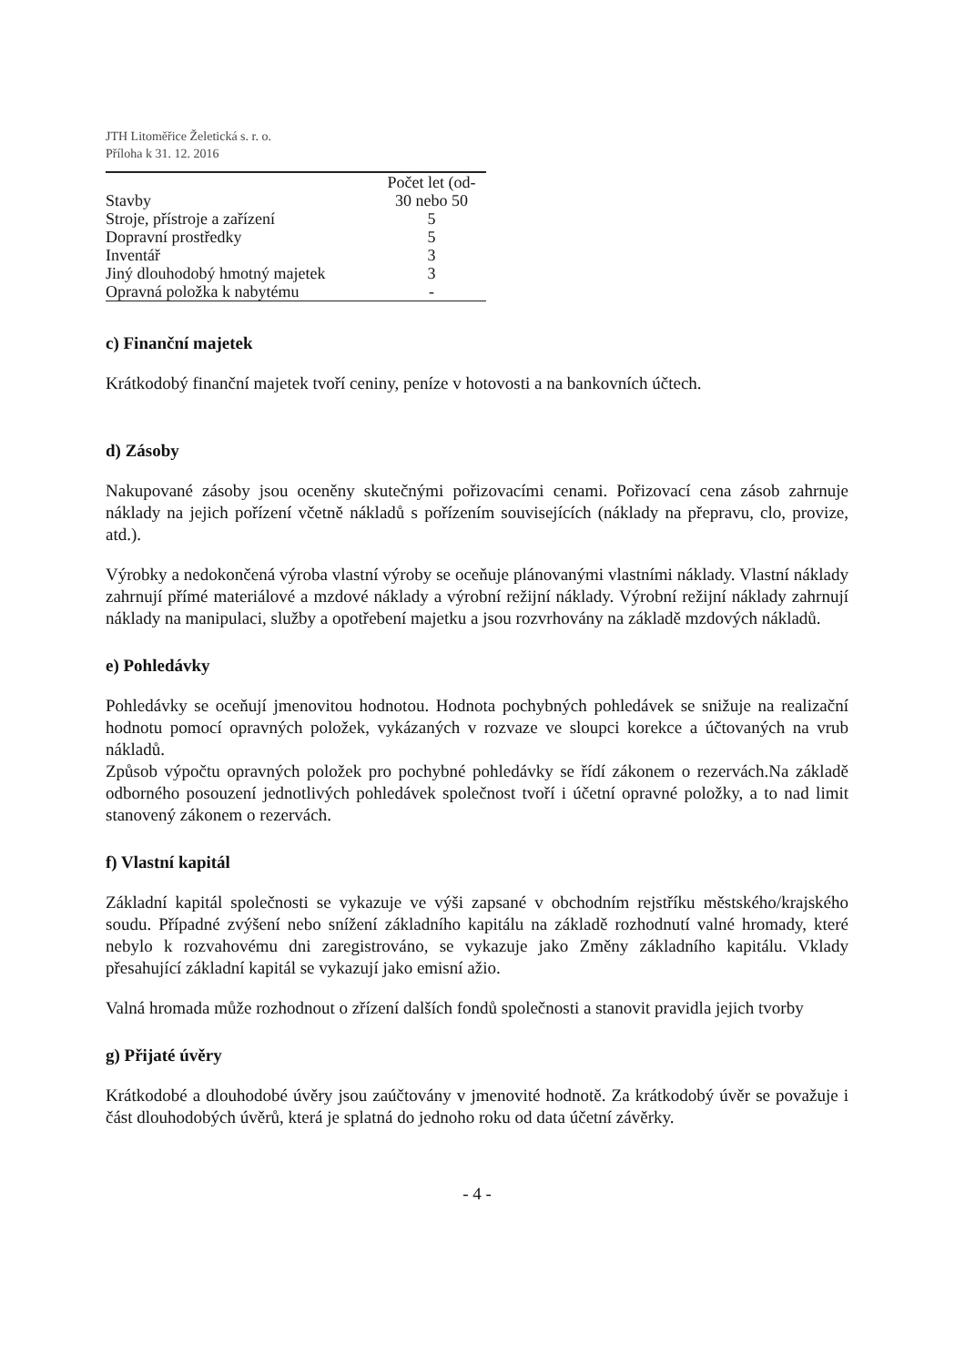JTH Litoměřice Želetická s. r. o.
Příloha k 31. 12. 2016
| | Počet let (od- |
| --- | --- |
| Stavby | 30 nebo 50 |
| Stroje, přístroje a zařízení | 5 |
| Dopravní prostředky | 5 |
| Inventář | 3 |
| Jiný dlouhodobý hmotný majetek | 3 |
| Opravná položka k nabytému | - |
c) Finanční majetek
Krátkodobý finanční majetek tvoří ceniny, peníze v hotovosti a na bankovních účtech.
d) Zásoby
Nakupované zásoby jsou oceněny skutečnými pořizovacími cenami. Pořizovací cena zásob zahrnuje náklady na jejich pořízení včetně nákladů s pořízením souvisejících (náklady na přepravu, clo, provize, atd.).
Výrobky a nedokončená výroba vlastní výroby se oceňuje plánovanými vlastními náklady. Vlastní náklady zahrnují přímé materiálové a mzdové náklady a výrobní režijní náklady. Výrobní režijní náklady zahrnují náklady na manipulaci, služby a opotřebení majetku a jsou rozvrhovány na základě mzdových nákladů.
e) Pohledávky
Pohledávky se oceňují jmenovitou hodnotou. Hodnota pochybných pohledávek se snižuje na realizační hodnotu pomocí opravných položek, vykázaných v rozvaze ve sloupci korekce a účtovaných na vrub nákladů.
Způsob výpočtu opravných položek pro pochybné pohledávky se řídí zákonem o rezervách.Na základě odborného posouzení jednotlivých pohledávek společnost tvoří i účetní opravné položky, a to nad limit stanovený zákonem o rezervách.
f) Vlastní kapitál
Základní kapitál společnosti se vykazuje ve výši zapsané v obchodním rejstříku městského/krajského soudu. Případné zvýšení nebo snížení základního kapitálu na základě rozhodnutí valné hromady, které nebylo k rozvahovému dni zaregistrováno, se vykazuje jako Změny základního kapitálu. Vklady přesahující základní kapitál se vykazují jako emisní ažio.
Valná hromada může rozhodnout o zřízení dalších fondů společnosti a stanovit pravidla jejich tvorby
g) Přijaté úvěry
Krátkodobé a dlouhodobé úvěry jsou zaúčtovány v jmenovité hodnotě. Za krátkodobý úvěr se považuje i část dlouhodobých úvěrů, která je splatná do jednoho roku od data účetní závěrky.
- 4 -